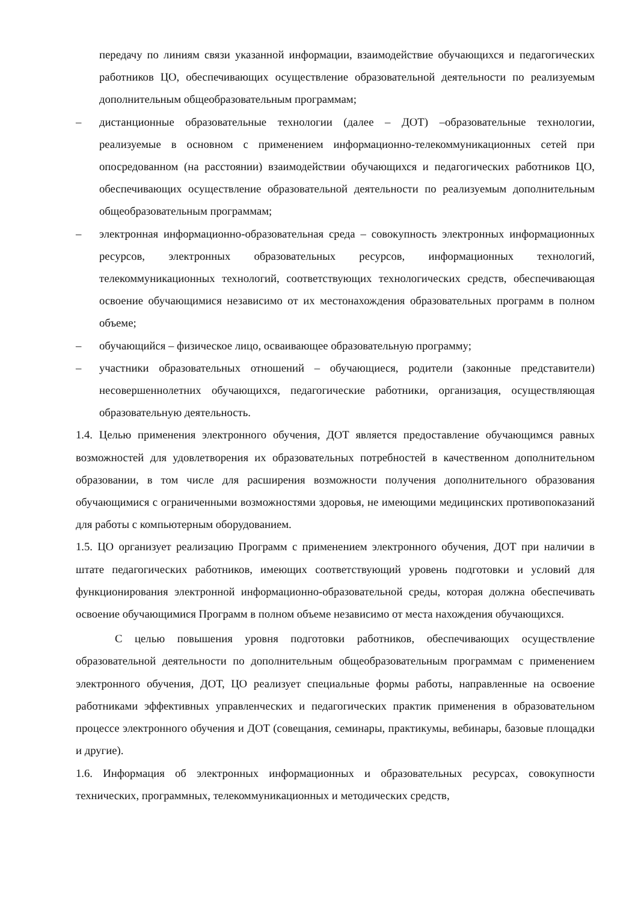передачу по линиям связи указанной информации, взаимодействие обучающихся и педагогических работников ЦО, обеспечивающих осуществление образовательной деятельности по реализуемым дополнительным общеобразовательным программам;
– дистанционные образовательные технологии (далее – ДОТ) –образовательные технологии, реализуемые в основном с применением информационно-телекоммуникационных сетей при опосредованном (на расстоянии) взаимодействии обучающихся и педагогических работников ЦО, обеспечивающих осуществление образовательной деятельности по реализуемым дополнительным общеобразовательным программам;
– электронная информационно-образовательная среда – совокупность электронных информационных ресурсов, электронных образовательных ресурсов, информационных технологий, телекоммуникационных технологий, соответствующих технологических средств, обеспечивающая освоение обучающимися независимо от их местонахождения образовательных программ в полном объеме;
– обучающийся – физическое лицо, осваивающее образовательную программу;
– участники образовательных отношений – обучающиеся, родители (законные представители) несовершеннолетних обучающихся, педагогические работники, организация, осуществляющая образовательную деятельность.
1.4. Целью применения электронного обучения, ДОТ является предоставление обучающимся равных возможностей для удовлетворения их образовательных потребностей в качественном дополнительном образовании, в том числе для расширения возможности получения дополнительного образования обучающимися с ограниченными возможностями здоровья, не имеющими медицинских противопоказаний для работы с компьютерным оборудованием.
1.5. ЦО организует реализацию Программ с применением электронного обучения, ДОТ при наличии в штате педагогических работников, имеющих соответствующий уровень подготовки и условий для функционирования электронной информационно-образовательной среды, которая должна обеспечивать освоение обучающимися Программ в полном объеме независимо от места нахождения обучающихся.
С целью повышения уровня подготовки работников, обеспечивающих осуществление образовательной деятельности по дополнительным общеобразовательным программам с применением электронного обучения, ДОТ, ЦО реализует специальные формы работы, направленные на освоение работниками эффективных управленческих и педагогических практик применения в образовательном процессе электронного обучения и ДОТ (совещания, семинары, практикумы, вебинары, базовые площадки и другие).
1.6. Информация об электронных информационных и образовательных ресурсах, совокупности технических, программных, телекоммуникационных и методических средств,